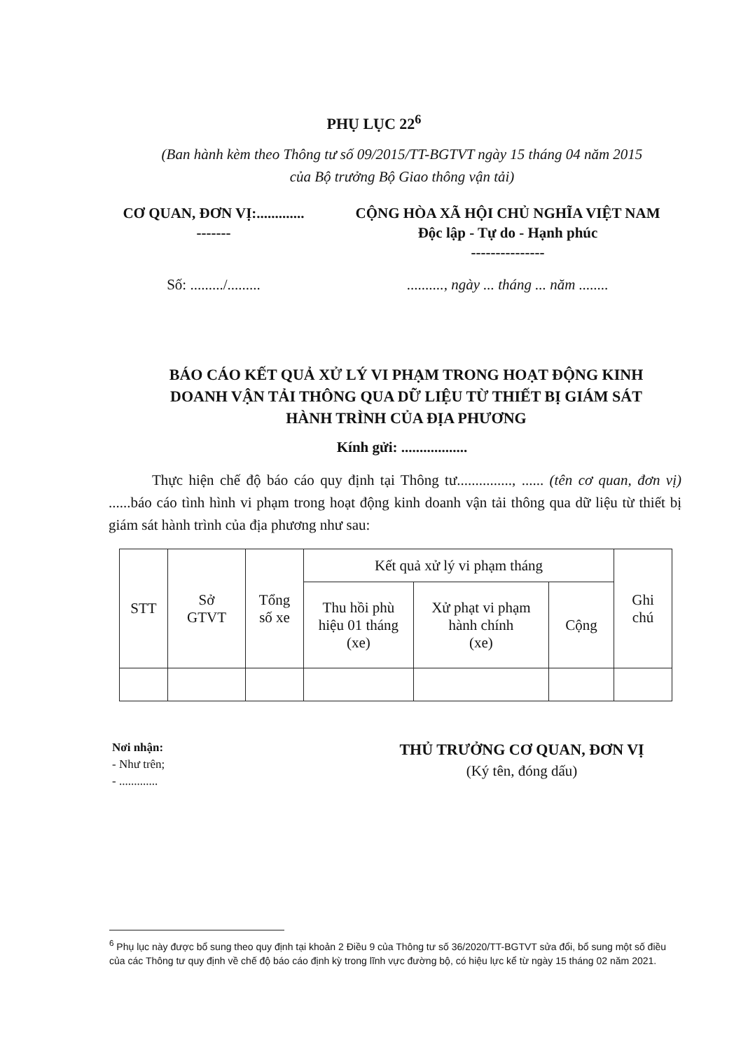PHỤ LỤC 22<sup>6</sup>
(Ban hành kèm theo Thông tư số 09/2015/TT-BGTVT ngày 15 tháng 04 năm 2015
của Bộ trưởng Bộ Giao thông vận tải)
CƠ QUAN, ĐƠN VỊ:.............
-------
CỘNG HÒA XÃ HỘI CHỦ NGHĨA VIỆT NAM
Độc lập - Tự do - Hạnh phúc
---------------
Số: ........./......... .........., ngày ... tháng ... năm ........
BÁO CÁO KẾT QUẢ XỬ LÝ VI PHẠM TRONG HOẠT ĐỘNG KINH
DOANH VẬN TẢI THÔNG QUA DỮ LIỆU TỪ THIẾT BỊ GIÁM SÁT
HÀNH TRÌNH CỦA ĐỊA PHƯƠNG
Kính gửi: ..................
Thực hiện chế độ báo cáo quy định tại Thông tư..............., ...... (tên cơ quan, đơn vị) ......báo cáo tình hình vi phạm trong hoạt động kinh doanh vận tải thông qua dữ liệu từ thiết bị giám sát hành trình của địa phương như sau:
| STT | Sở GTVT | Tổng số xe | Kết quả xử lý vi phạm tháng | | | Ghi chú |
| --- | --- | --- | --- | --- | --- | --- |
| | | | Thu hồi phù hiệu 01 tháng (xe) | Xử phạt vi phạm hành chính (xe) | Cộng | |
Nơi nhận:
- Như trên;
- .............
THỦ TRƯỞNG CƠ QUAN, ĐƠN VỊ
(Ký tên, đóng dấu)
<sup>6</sup> Phụ lục này được bổ sung theo quy định tại khoản 2 Điều 9 của Thông tư số 36/2020/TT-BGTVT sửa đổi, bổ sung một số điều của các Thông tư quy định về chế độ báo cáo định kỳ trong lĩnh vực đường bộ, có hiệu lực kể từ ngày 15 tháng 02 năm 2021.